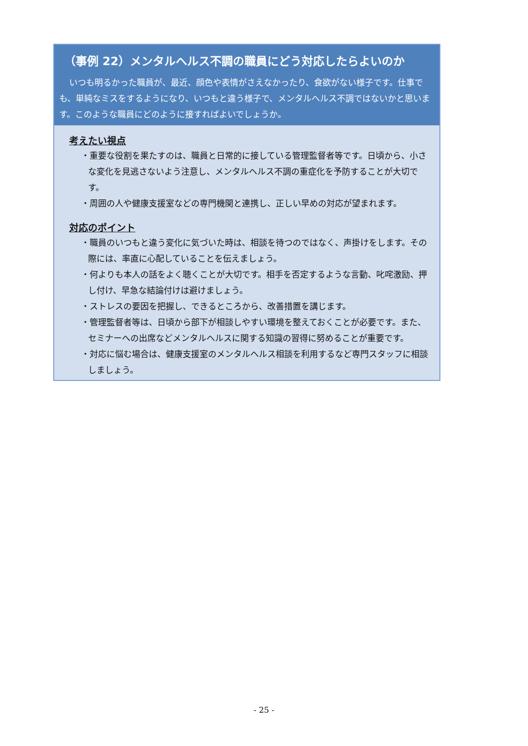（事例 22）メンタルヘルス不調の職員にどう対応したらよいのか
いつも明るかった職員が、最近、顔色や表情がさえなかったり、食欲がない様子です。仕事でも、単純なミスをするようになり、いつもと違う様子で、メンタルヘルス不調ではないかと思います。このような職員にどのように接すればよいでしょうか。
考えたい視点
・重要な役割を果たすのは、職員と日常的に接している管理監督者等です。日頃から、小さな変化を見逃さないよう注意し、メンタルヘルス不調の重症化を予防することが大切です。
・周囲の人や健康支援室などの専門機関と連携し、正しい早めの対応が望まれます。
対応のポイント
・職員のいつもと違う変化に気づいた時は、相談を待つのではなく、声掛けをします。その際には、率直に心配していることを伝えましょう。
・何よりも本人の話をよく聴くことが大切です。相手を否定するような言動、叱咤激励、押し付け、早急な結論付けは避けましょう。
・ストレスの要因を把握し、できるところから、改善措置を講じます。
・管理監督者等は、日頃から部下が相談しやすい環境を整えておくことが必要です。また、セミナーへの出席などメンタルヘルスに関する知識の習得に努めることが重要です。
・対応に悩む場合は、健康支援室のメンタルヘルス相談を利用するなど専門スタッフに相談しましょう。
- 25 -